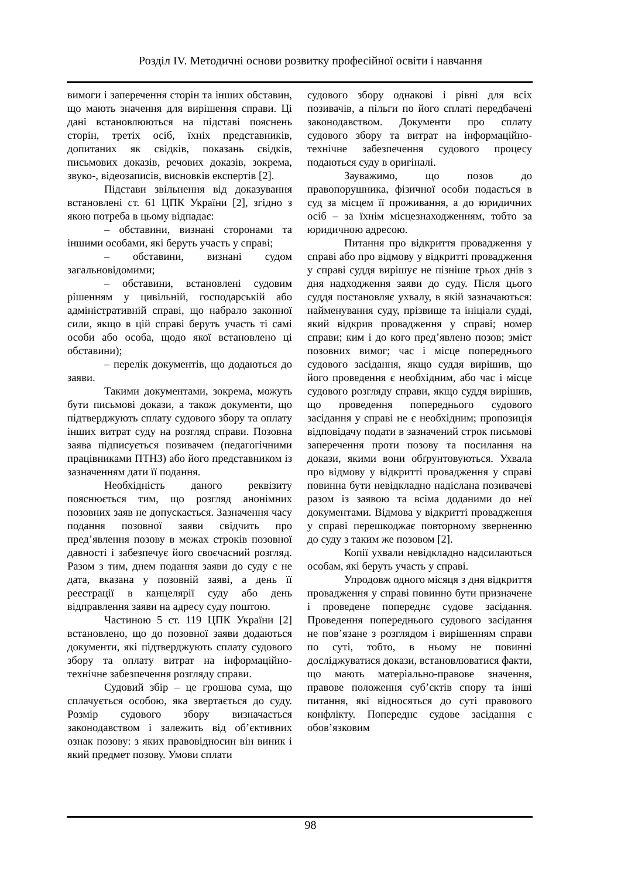Розділ IV. Методичні основи розвитку професійної освіти і навчання
вимоги і заперечення сторін та інших обставин, що мають значення для вирішення справи. Ці дані встановлюються на підставі пояснень сторін, третіх осіб, їхніх представників, допитаних як свідків, показань свідків, письмових доказів, речових доказів, зокрема, звуко-, відеозаписів, висновків експертів [2].
Підстави звільнення від доказування встановлені ст. 61 ЦПК України [2], згідно з якою потреба в цьому відпадає:
– обставини, визнані сторонами та іншими особами, які беруть участь у справі;
– обставини, визнані судом загальновідомими;
– обставини, встановлені судовим рішенням у цивільній, господарській або адміністративній справі, що набрало законної сили, якщо в цій справі беруть участь ті самі особи або особа, щодо якої встановлено ці обставини);
– перелік документів, що додаються до заяви.
Такими документами, зокрема, можуть бути письмові докази, а також документи, що підтверджують сплату судового збору та оплату інших витрат суду на розгляд справи. Позовна заява підписується позивачем (педагогічними працівниками ПТНЗ) або його представником із зазначенням дати її подання.
Необхідність даного реквізиту пояснюється тим, що розгляд анонімних позовних заяв не допускається. Зазначення часу подання позовної заяви свідчить про пред’явлення позову в межах строків позовної давності і забезпечує його своєчасний розгляд. Разом з тим, днем подання заяви до суду є не дата, вказана у позовній заяві, а день її реєстрації в канцелярії суду або день відправлення заяви на адресу суду поштою.
Частиною 5 ст. 119 ЦПК України [2] встановлено, що до позовної заяви додаються документи, які підтверджують сплату судового збору та оплату витрат на інформаційно-технічне забезпечення розгляду справи.
Судовий збір – це грошова сума, що сплачується особою, яка звертається до суду. Розмір судового збору визначається законодавством і залежить від об’єктивних ознак позову: з яких правовідносин він виник і який предмет позову. Умови сплати
судового збору однакові і рівні для всіх позивачів, а пільги по його сплаті передбачені законодавством. Документи про сплату судового збору та витрат на інформаційно-технічне забезпечення судового процесу подаються суду в оригіналі.
Зауважимо, що позов до правопорушника, фізичної особи подається в суд за місцем її проживання, а до юридичних осіб – за їхнім місцезнаходженням, тобто за юридичною адресою.
Питання про відкриття провадження у справі або про відмову у відкритті провадження у справі суддя вирішує не пізніше трьох днів з дня надходження заяви до суду. Після цього суддя постановляє ухвалу, в якій зазначаються: найменування суду, прізвище та ініціали судді, який відкрив провадження у справі; номер справи; ким і до кого пред’явлено позов; зміст позовних вимог; час і місце попереднього судового засідання, якщо суддя вирішив, що його проведення є необхідним, або час і місце судового розгляду справи, якщо суддя вирішив, що проведення попереднього судового засідання у справі не є необхідним; пропозиція відповідачу подати в зазначений строк письмові заперечення проти позову та посилання на докази, якими вони обґрунтовуються. Ухвала про відмову у відкритті провадження у справі повинна бути невідкладно надіслана позивачеві разом із заявою та всіма доданими до неї документами. Відмова у відкритті провадження у справі перешкоджає повторному зверненню до суду з таким же позовом [2].
Копії ухвали невідкладно надсилаються особам, які беруть участь у справі.
Упродовж одного місяця з дня відкриття провадження у справі повинно бути призначене і проведене попереднє судове засідання. Проведення попереднього судового засідання не пов’язане з розглядом і вирішенням справи по суті, тобто, в ньому не повинні досліджуватися докази, встановлюватися факти, що мають матеріально-правове значення, правове положення суб’єктів спору та інші питання, які відносяться до суті правового конфлікту. Попереднє судове засідання є обов’язковим
98